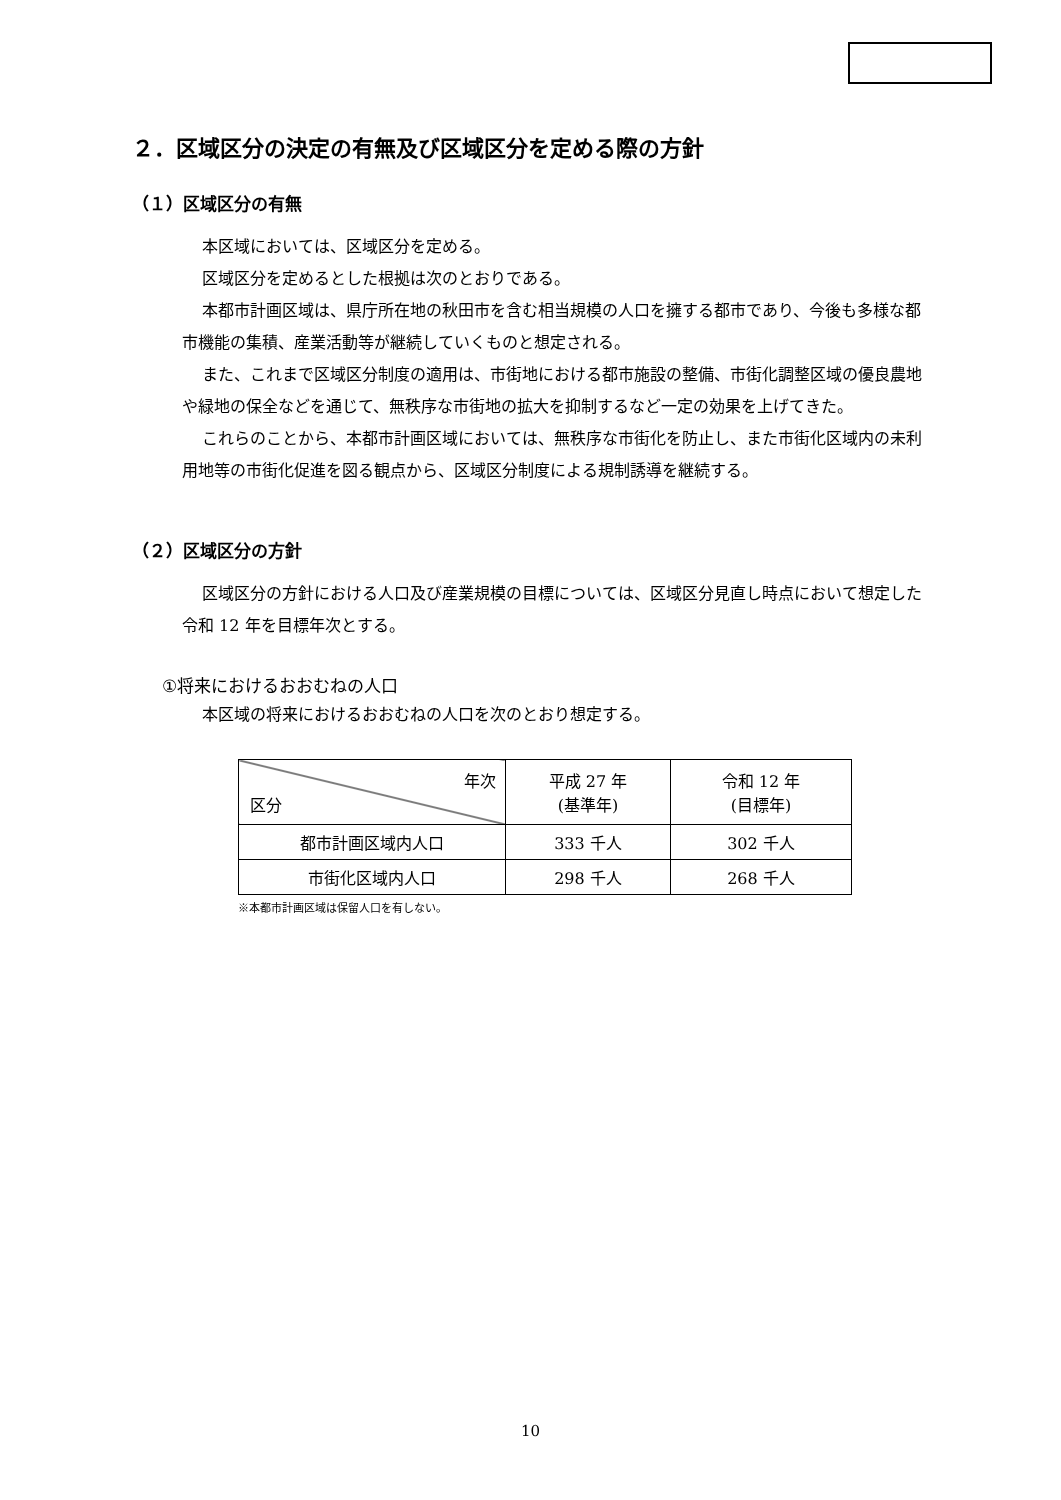２．区域区分の決定の有無及び区域区分を定める際の方針
（１）区域区分の有無
本区域においては、区域区分を定める。
区域区分を定めるとした根拠は次のとおりである。
本都市計画区域は、県庁所在地の秋田市を含む相当規模の人口を擁する都市であり、今後も多様な都市機能の集積、産業活動等が継続していくものと想定される。
また、これまで区域区分制度の適用は、市街地における都市施設の整備、市街化調整区域の優良農地や緑地の保全などを通じて、無秩序な市街地の拡大を抑制するなど一定の効果を上げてきた。
これらのことから、本都市計画区域においては、無秩序な市街化を防止し、また市街化区域内の未利用地等の市街化促進を図る観点から、区域区分制度による規制誘導を継続する。
（２）区域区分の方針
区域区分の方針における人口及び産業規模の目標については、区域区分見直し時点において想定した令和 12 年を目標年次とする。
①将来におけるおおむねの人口
本区域の将来におけるおおむねの人口を次のとおり想定する。
| 年次 区分 | 平成 27 年 (基準年) | 令和 12 年 (目標年) |
| --- | --- | --- |
| 都市計画区域内人口 | 333 千人 | 302 千人 |
| 市街化区域内人口 | 298 千人 | 268 千人 |
※本都市計画区域は保留人口を有しない。
10